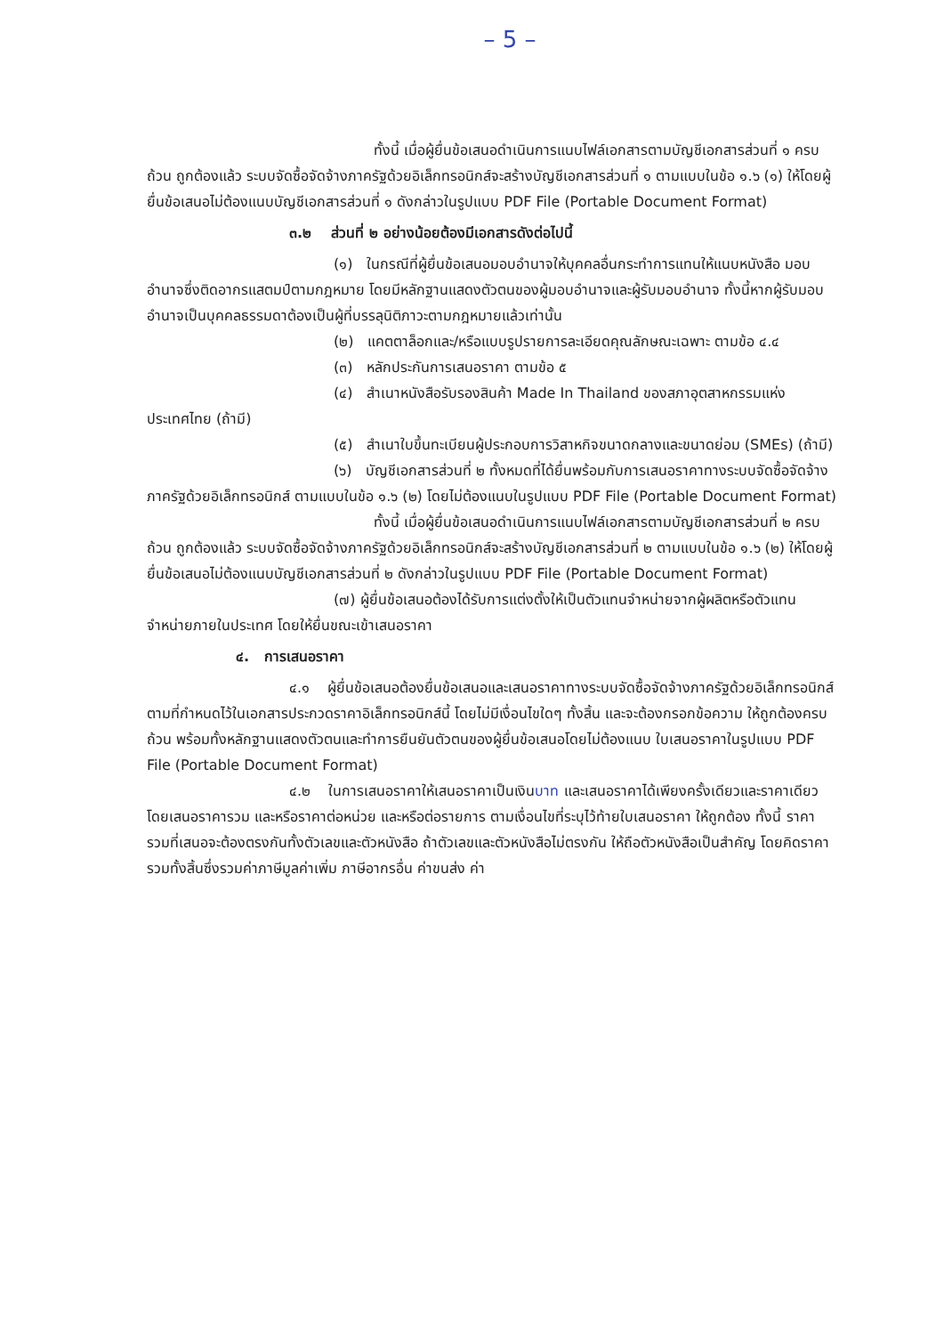– 5 –
ทั้งนี้ เมื่อผู้ยื่นข้อเสนอดำเนินการแนบไฟล์เอกสารตามบัญชีเอกสารส่วนที่ ๑ ครบถ้วน ถูกต้องแล้ว ระบบจัดซื้อจัดจ้างภาครัฐด้วยอิเล็กทรอนิกส์จะสร้างบัญชีเอกสารส่วนที่ ๑ ตามแบบในข้อ ๑.๖ (๑) ให้โดยผู้ยื่นข้อเสนอไม่ต้องแนบบัญชีเอกสารส่วนที่ ๑ ดังกล่าวในรูปแบบ PDF File (Portable Document Format)
๓.๒ ส่วนที่ ๒ อย่างน้อยต้องมีเอกสารดังต่อไปนี้
(๑) ในกรณีที่ผู้ยื่นข้อเสนอมอบอำนาจให้บุคคลอื่นกระทำการแทนให้แนบหนังสือ มอบอำนาจซึ่งติดอากรแสตมป์ตามกฎหมาย โดยมีหลักฐานแสดงตัวตนของผู้มอบอำนาจและผู้รับมอบอำนาจ ทั้งนี้หากผู้รับมอบอำนาจเป็นบุคคลธรรมดาต้องเป็นผู้ที่บรรลุนิติภาวะตามกฎหมายแล้วเท่านั้น
(๒) แคตตาล็อกและ/หรือแบบรูปรายการละเอียดคุณลักษณะเฉพาะ ตามข้อ ๔.๔
(๓) หลักประกันการเสนอราคา ตามข้อ ๕
(๔) สำเนาหนังสือรับรองสินค้า Made In Thailand ของสภาอุตสาหกรรมแห่งประเทศไทย (ถ้ามี)
(๕) สำเนาใบขึ้นทะเบียนผู้ประกอบการวิสาหกิจขนาดกลางและขนาดย่อม (SMEs) (ถ้ามี)
(๖) บัญชีเอกสารส่วนที่ ๒ ทั้งหมดที่ได้ยื่นพร้อมกับการเสนอราคาทางระบบจัดซื้อจัดจ้างภาครัฐด้วยอิเล็กทรอนิกส์ ตามแบบในข้อ ๑.๖ (๒) โดยไม่ต้องแนบในรูปแบบ PDF File (Portable Document Format)
ทั้งนี้ เมื่อผู้ยื่นข้อเสนอดำเนินการแนบไฟล์เอกสารตามบัญชีเอกสารส่วนที่ ๒ ครบถ้วน ถูกต้องแล้ว ระบบจัดซื้อจัดจ้างภาครัฐด้วยอิเล็กทรอนิกส์จะสร้างบัญชีเอกสารส่วนที่ ๒ ตามแบบในข้อ ๑.๖ (๒) ให้โดยผู้ยื่นข้อเสนอไม่ต้องแนบบัญชีเอกสารส่วนที่ ๒ ดังกล่าวในรูปแบบ PDF File (Portable Document Format)
(๗) ผู้ยื่นข้อเสนอต้องได้รับการแต่งตั้งให้เป็นตัวแทนจำหน่ายจากผู้ผลิตหรือตัวแทนจำหน่ายภายในประเทศ โดยให้ยื่นขณะเข้าเสนอราคา
๔. การเสนอราคา
๔.๑ ผู้ยื่นข้อเสนอต้องยื่นข้อเสนอและเสนอราคาทางระบบจัดซื้อจัดจ้างภาครัฐด้วยอิเล็กทรอนิกส์ตามที่กำหนดไว้ในเอกสารประกวดราคาอิเล็กทรอนิกส์นี้ โดยไม่มีเงื่อนไขใดๆ ทั้งสิ้น และจะต้องกรอกข้อความ ให้ถูกต้องครบถ้วน พร้อมทั้งหลักฐานแสดงตัวตนและทำการยืนยันตัวตนของผู้ยื่นข้อเสนอโดยไม่ต้องแนบ ใบเสนอราคาในรูปแบบ PDF File (Portable Document Format)
๔.๒ ในการเสนอราคาให้เสนอราคาเป็นเงินบาท และเสนอราคาได้เพียงครั้งเดียวและราคาเดียว โดยเสนอราคารวม และหรือราคาต่อหน่วย และหรือต่อรายการ ตามเงื่อนไขที่ระบุไว้ท้ายใบเสนอราคา ให้ถูกต้อง ทั้งนี้ ราคารวมที่เสนอจะต้องตรงกันทั้งตัวเลขและตัวหนังสือ ถ้าตัวเลขและตัวหนังสือไม่ตรงกัน ให้ถือตัวหนังสือเป็นสำคัญ โดยคิดราคารวมทั้งสิ้นซึ่งรวมค่าภาษีมูลค่าเพิ่ม ภาษีอากรอื่น ค่าขนส่ง ค่า